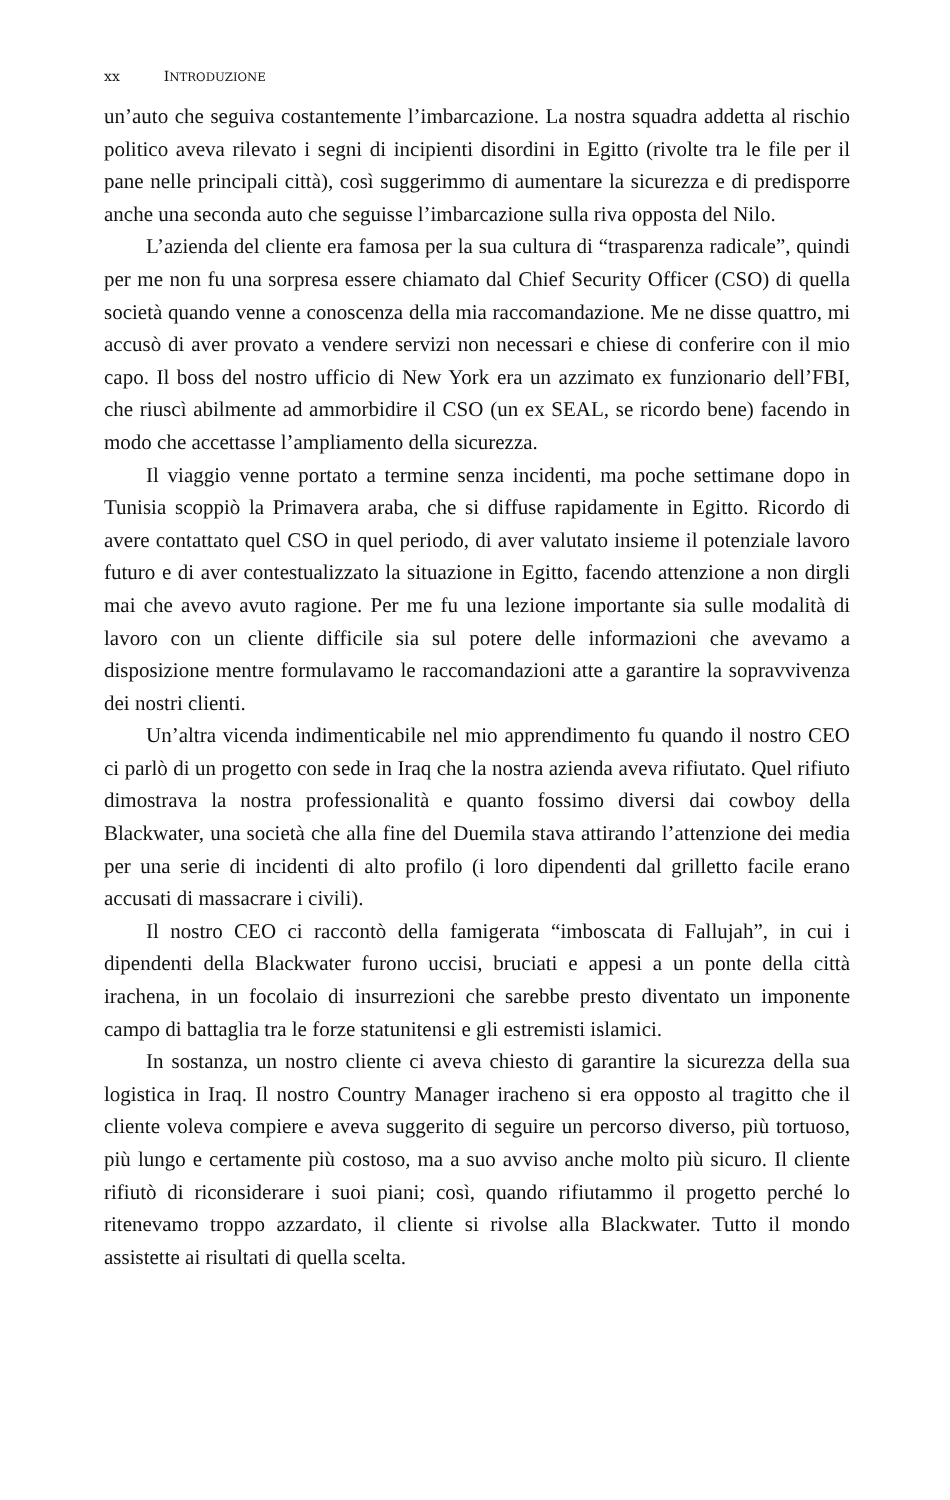xx INTRODUZIONE
un’auto che seguiva costantemente l’imbarcazione. La nostra squadra addetta al rischio politico aveva rilevato i segni di incipienti disordini in Egitto (rivolte tra le file per il pane nelle principali città), così suggerimmo di aumentare la sicurezza e di predisporre anche una seconda auto che seguisse l’imbarcazione sulla riva opposta del Nilo.
L’azienda del cliente era famosa per la sua cultura di “trasparenza radicale”, quindi per me non fu una sorpresa essere chiamato dal Chief Security Officer (CSO) di quella società quando venne a conoscenza della mia raccomandazione. Me ne disse quattro, mi accusò di aver provato a vendere servizi non necessari e chiese di conferire con il mio capo. Il boss del nostro ufficio di New York era un azzimato ex funzionario dell’FBI, che riuscì abilmente ad ammorbidire il CSO (un ex SEAL, se ricordo bene) facendo in modo che accettasse l’ampliamento della sicurezza.
Il viaggio venne portato a termine senza incidenti, ma poche settimane dopo in Tunisia scoppiò la Primavera araba, che si diffuse rapidamente in Egitto. Ricordo di avere contattato quel CSO in quel periodo, di aver valutato insieme il potenziale lavoro futuro e di aver contestualizzato la situazione in Egitto, facendo attenzione a non dirgli mai che avevo avuto ragione. Per me fu una lezione importante sia sulle modalità di lavoro con un cliente difficile sia sul potere delle informazioni che avevamo a disposizione mentre formulavamo le raccomandazioni atte a garantire la sopravvivenza dei nostri clienti.
Un’altra vicenda indimenticabile nel mio apprendimento fu quando il nostro CEO ci parlò di un progetto con sede in Iraq che la nostra azienda aveva rifiutato. Quel rifiuto dimostrava la nostra professionalità e quanto fossimo diversi dai cowboy della Blackwater, una società che alla fine del Duemila stava attirando l’attenzione dei media per una serie di incidenti di alto profilo (i loro dipendenti dal grilletto facile erano accusati di massacrare i civili).
Il nostro CEO ci raccontò della famigerata “imboscata di Fallujah”, in cui i dipendenti della Blackwater furono uccisi, bruciati e appesi a un ponte della città irachena, in un focolaio di insurrezioni che sarebbe presto diventato un imponente campo di battaglia tra le forze statunitensi e gli estremisti islamici.
In sostanza, un nostro cliente ci aveva chiesto di garantire la sicurezza della sua logistica in Iraq. Il nostro Country Manager iracheno si era opposto al tragitto che il cliente voleva compiere e aveva suggerito di seguire un percorso diverso, più tortuoso, più lungo e certamente più costoso, ma a suo avviso anche molto più sicuro. Il cliente rifiutò di riconsiderare i suoi piani; così, quando rifiutammo il progetto perché lo ritenevamo troppo azzardato, il cliente si rivolse alla Blackwater. Tutto il mondo assistette ai risultati di quella scelta.